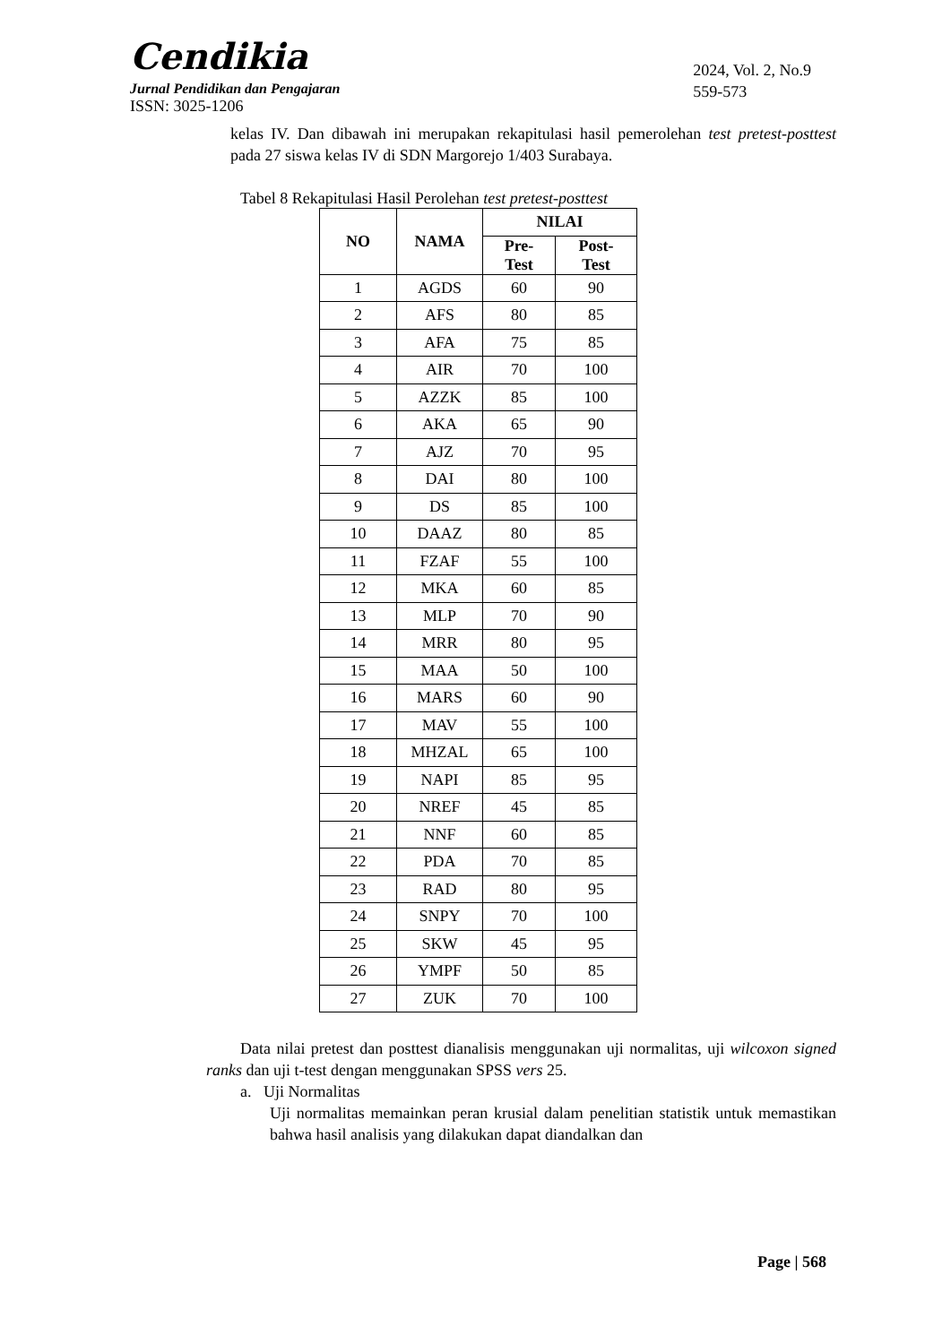Cendikia
Jurnal Pendidikan dan Pengajaran
ISSN: 3025-1206
2024, Vol. 2, No.9
559-573
kelas IV. Dan dibawah ini merupakan rekapitulasi hasil pemerolehan test pretest-posttest pada 27 siswa kelas IV di SDN Margorejo 1/403 Surabaya.
Tabel 8 Rekapitulasi Hasil Perolehan test pretest-posttest
| NO | NAMA | NILAI | |
| --- | --- | --- | --- |
| | | Pre- Test | Post- Test |
| 1 | AGDS | 60 | 90 |
| 2 | AFS | 80 | 85 |
| 3 | AFA | 75 | 85 |
| 4 | AIR | 70 | 100 |
| 5 | AZZK | 85 | 100 |
| 6 | AKA | 65 | 90 |
| 7 | AJZ | 70 | 95 |
| 8 | DAI | 80 | 100 |
| 9 | DS | 85 | 100 |
| 10 | DAAZ | 80 | 85 |
| 11 | FZAF | 55 | 100 |
| 12 | MKA | 60 | 85 |
| 13 | MLP | 70 | 90 |
| 14 | MRR | 80 | 95 |
| 15 | MAA | 50 | 100 |
| 16 | MARS | 60 | 90 |
| 17 | MAV | 55 | 100 |
| 18 | MHZAL | 65 | 100 |
| 19 | NAPI | 85 | 95 |
| 20 | NREF | 45 | 85 |
| 21 | NNF | 60 | 85 |
| 22 | PDA | 70 | 85 |
| 23 | RAD | 80 | 95 |
| 24 | SNPY | 70 | 100 |
| 25 | SKW | 45 | 95 |
| 26 | YMPF | 50 | 85 |
| 27 | ZUK | 70 | 100 |
Data nilai pretest dan posttest dianalisis menggunakan uji normalitas, uji wilcoxon signed ranks dan uji t-test dengan menggunakan SPSS vers 25.
a. Uji Normalitas
Uji normalitas memainkan peran krusial dalam penelitian statistik untuk memastikan bahwa hasil analisis yang dilakukan dapat diandalkan dan
Page | 568